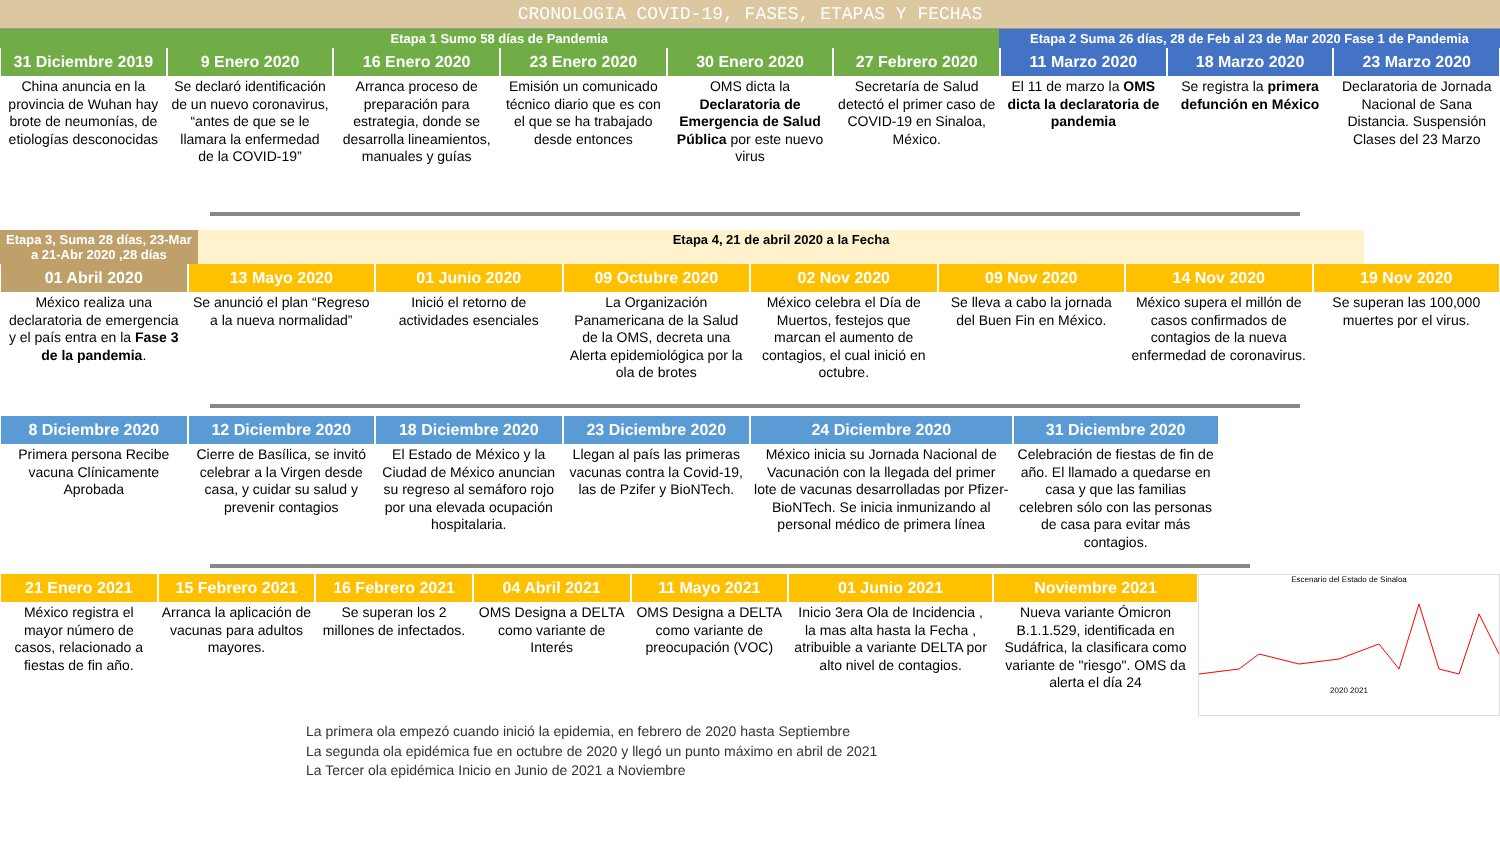CRONOLOGIA COVID-19, FASES, ETAPAS Y FECHAS
Etapa 1 Sumo 58 días de Pandemia
Etapa 2 Suma 26 días, 28 de Feb al 23 de Mar 2020 Fase 1 de Pandemia
31 Diciembre 2019
China anuncia en la provincia de Wuhan hay brote de neumonías, de etiologías desconocidas
9 Enero 2020
Se declaró identificación de un nuevo coronavirus, “antes de que se le llamara la enfermedad de la COVID-19”
16 Enero 2020
Arranca proceso de preparación para estrategia, donde se desarrolla lineamientos, manuales y guías
23 Enero 2020
Emisión un comunicado técnico diario que es con el que se ha trabajado desde entonces
30 Enero 2020
OMS dicta la Declaratoria de Emergencia de Salud Pública por este nuevo virus
27 Febrero 2020
Secretaría de Salud detectó el primer caso de COVID-19 en Sinaloa, México.
11 Marzo 2020
El 11 de marzo la OMS dicta la declaratoria de pandemia
18 Marzo 2020
Se registra la primera defunción en México
23 Marzo 2020
Declaratoria de Jornada Nacional de Sana Distancia. Suspensión Clases del 23 Marzo
Etapa 3, Suma 28 días, 23-Mar a 21-Abr 2020 ,28 días
Etapa 4, 21 de abril 2020 a la Fecha
01 Abril 2020
México realiza una declaratoria de emergencia y el país entra en la Fase 3 de la pandemia.
13 Mayo 2020
Se anunció el plan “Regreso a la nueva normalidad”
01 Junio 2020
Inició el retorno de actividades esenciales
09 Octubre 2020
La Organización Panamericana de la Salud de la OMS, decreta una Alerta epidemiológica por la ola de brotes
02 Nov 2020
México celebra el Día de Muertos, festejos que marcan el aumento de contagios, el cual inició en octubre.
09 Nov 2020
Se lleva a cabo la jornada del Buen Fin en México.
14 Nov 2020
México supera el millón de casos confirmados de contagios de la nueva enfermedad de coronavirus.
19 Nov 2020
Se superan las 100,000 muertes por el virus.
8 Diciembre 2020
Primera persona Recibe vacuna Clínicamente Aprobada
12 Diciembre 2020
Cierre de Basílica, se invitó celebrar a la Virgen desde casa, y cuidar su salud y prevenir contagios
18 Diciembre 2020
El Estado de México y la Ciudad de México anuncian su regreso al semáforo rojo por una elevada ocupación hospitalaria.
23 Diciembre 2020
Llegan al país las primeras vacunas contra la Covid-19, las de Pzifer y BioNTech.
24 Diciembre 2020
México inicia su Jornada Nacional de Vacunación con la llegada del primer lote de vacunas desarrolladas por Pfizer-BioNTech. Se inicia inmunizando al personal médico de primera línea
31 Diciembre 2020
Celebración de fiestas de fin de año. El llamado a quedarse en casa y que las familias celebren sólo con las personas de casa para evitar más contagios.
21 Enero 2021
México registra el mayor número de casos, relacionado a fiestas de fin año.
15 Febrero 2021
Arranca la aplicación de vacunas para adultos mayores.
16 Febrero 2021
Se superan los 2 millones de infectados.
04 Abril 2021
OMS Designa a DELTA como variante de Interés
11 Mayo 2021
OMS Designa a DELTA como variante de preocupación (VOC)
01 Junio 2021
Inicio 3era Ola de Incidencia , la mas alta hasta la Fecha , atribuible a variante DELTA por alto nivel de contagios.
Noviembre 2021
Nueva variante Ómicron B.1.1.529, identificada en Sudáfrica, la clasificara como variante de "riesgo". OMS da alerta el día 24
Escenario del Estado de Sinaloa
2020 2021
La primera ola empezó cuando inició la epidemia, en febrero de 2020 hasta Septiembre
La segunda ola epidémica fue en octubre de 2020 y llegó un punto máximo en abril de 2021
La Tercer ola epidémica Inicio en Junio de 2021 a Noviembre